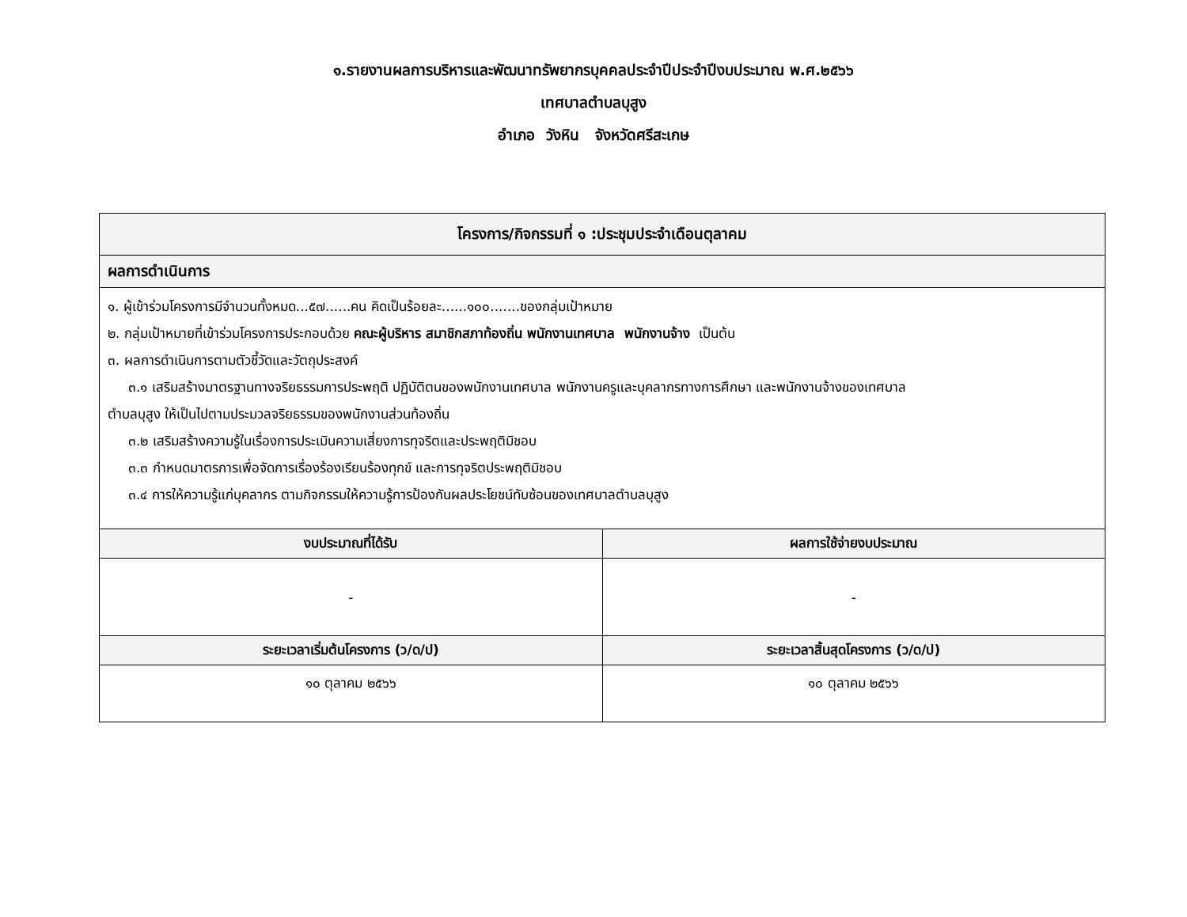๑.รายงานผลการบริหารและพัฒนาทรัพยากรบุคคลประจำปีประจำปีงบประมาณ พ.ศ.๒๕๖๖
เทศบาลตำบลบุสูง
อำเภอ วังหิน จังหวัดศรีสะเกษ
| โครงการ/กิจกรรมที่ ๑ :ประชุมประจำเดือนตุลาคม | |
| --- | --- |
| ผลการดำเนินการ | |
| ๑. ผู้เข้าร่วมโครงการมีจำนวนทั้งหมด...๕๗......คน คิดเป็นร้อยละ......๑๐๐.......ของกลุ่มเป้าหมาย ๒. กลุ่มเป้าหมายที่เข้าร่วมโครงการประกอบด้วย คณะผู้บริหาร สมาชิกสภาท้องถิ่น พนักงานเทศบาล พนักงานจ้าง เป็นต้น ๓. ผลการดำเนินการตามตัวชี้วัดและวัตถุประสงค์ ๓.๑ เสริมสร้างมาตรฐานทางจริยธรรมการประพฤติ ปฏิบัติตนของพนักงานเทศบาล พนักงานครูและบุคลากรทางการศึกษา และพนักงานจ้างของเทศบาล ตำบลบุสูง ให้เป็นไปตามประมวลจริยธรรมของพนักงานส่วนท้องถิ่น ๓.๒ เสริมสร้างความรู้ในเรื่องการประเมินความเสี่ยงการทุจริตและประพฤติมิชอบ ๓.๓ กำหนดมาตรการเพื่อจัดการเรื่องร้องเรียนร้องทุกข์ และการทุจริตประพฤติมิชอบ ๓.๔ การให้ความรู้แก่บุคลากร ตามกิจกรรมให้ความรู้การป้องกันผลประโยชน์ทับซ้อนของเทศบาลตำบลบุสูง | |
| งบประมาณที่ได้รับ | ผลการใช้จ่ายงบประมาณ |
| - | - |
| ระยะเวลาเริ่มต้นโครงการ (ว/ด/ป) | ระยะเวลาสิ้นสุดโครงการ (ว/ด/ป) |
| ๑๐ ตุลาคม ๒๕๖๖ | ๑๐ ตุลาคม ๒๕๖๖ |